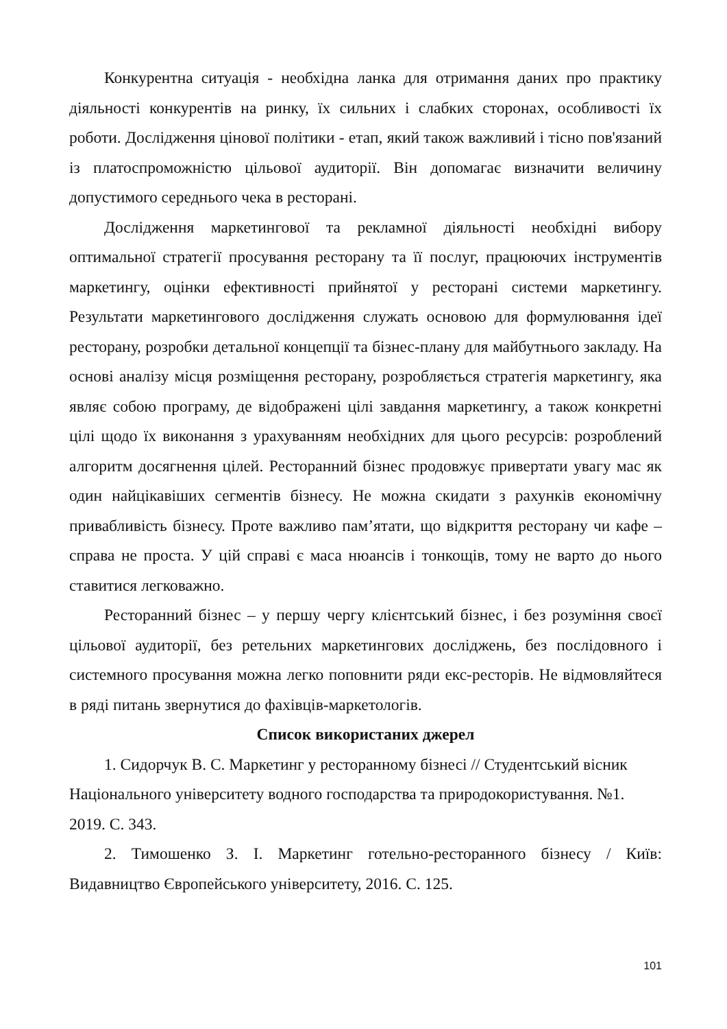Конкурентна ситуація - необхідна ланка для отримання даних про практику діяльності конкурентів на ринку, їх сильних і слабких сторонах, особливості їх роботи. Дослідження цінової політики - етап, який також важливий і тісно пов'язаний із платоспроможністю цільової аудиторії. Він допомагає визначити величину допустимого середнього чека в ресторані.
Дослідження маркетингової та рекламної діяльності необхідні вибору оптимальної стратегії просування ресторану та її послуг, працюючих інструментів маркетингу, оцінки ефективності прийнятої у ресторані системи маркетингу. Результати маркетингового дослідження служать основою для формулювання ідеї ресторану, розробки детальної концепції та бізнес-плану для майбутнього закладу. На основі аналізу місця розміщення ресторану, розробляється стратегія маркетингу, яка являє собою програму, де відображені цілі завдання маркетингу, а також конкретні цілі щодо їх виконання з урахуванням необхідних для цього ресурсів: розроблений алгоритм досягнення цілей. Ресторанний бізнес продовжує привертати увагу мас як один найцікавіших сегментів бізнесу. Не можна скидати з рахунків економічну привабливість бізнесу. Проте важливо пам’ятати, що відкриття ресторану чи кафе – справа не проста. У цій справі є маса нюансів і тонкощів, тому не варто до нього ставитися легковажно.
Ресторанний бізнес – у першу чергу клієнтський бізнес, і без розуміння своєї цільової аудиторії, без ретельних маркетингових досліджень, без послідовного і системного просування можна легко поповнити ряди екс-ресторів. Не відмовляйтеся в ряді питань звернутися до фахівців-маркетологів.
Список використаних джерел
1. Сидорчук В. С. Маркетинг у ресторанному бізнесі // Студентський вісник Національного університету водного господарства та природокористування. №1. 2019. С. 343.
2. Тимошенко З. І. Маркетинг готельно-ресторанного бізнесу / Київ: Видавництво Європейського університету, 2016. С. 125.
101